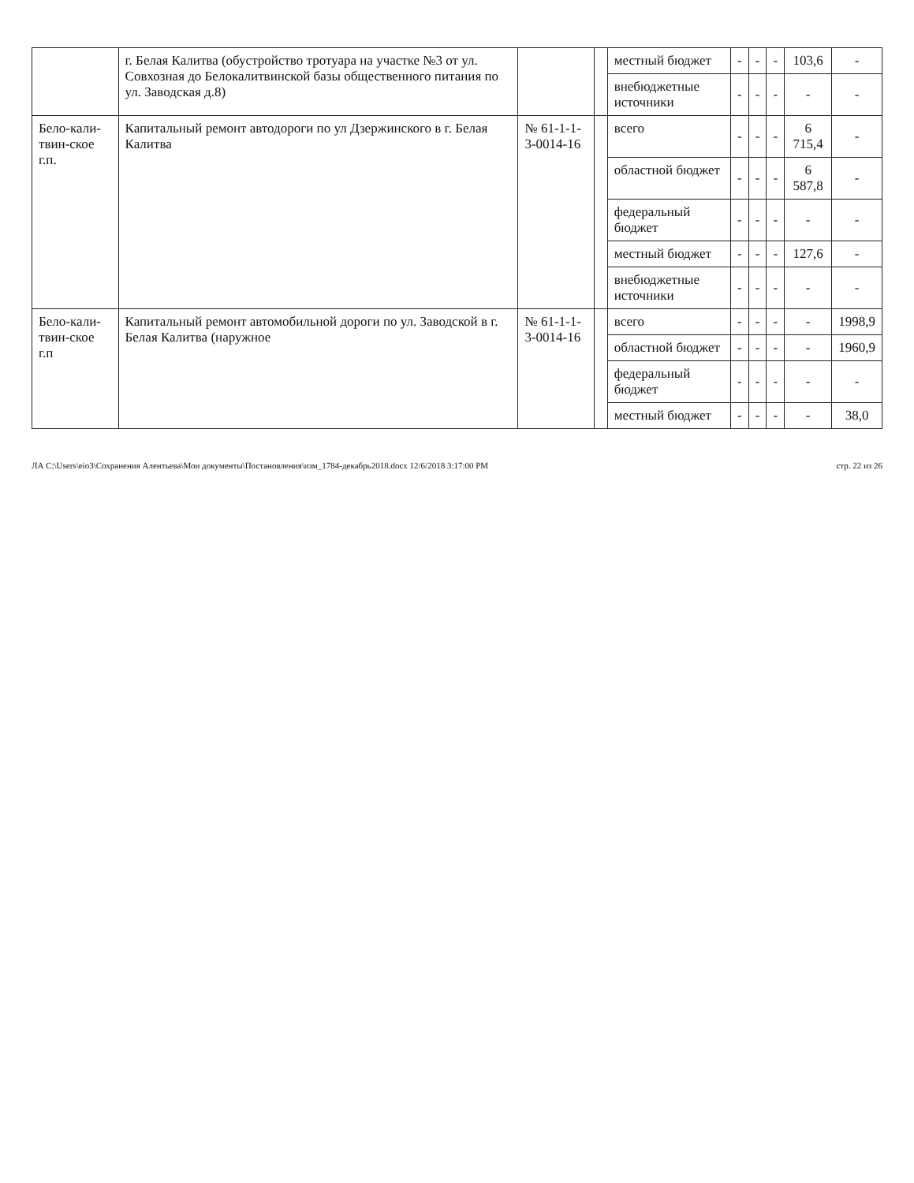| | г. Белая Калитва (обустройство тротуара на участке №3 от ул. Совхозная до Белокалитвинской базы общественного питания по ул. Заводская д.8) | | | местный бюджет | - | - | - | 103,6 | - |
| | | | | внебюджетные источники | - | - | - | - | - |
| Бело-кали-твин-ское г.п. | Капитальный ремонт автодороги по ул Дзержинского в г. Белая Калитва | № 61-1-1-3-0014-16 | | всего | - | - | - | 6 715,4 | - |
| | | | | областной бюджет | - | - | - | 6 587,8 | - |
| | | | | федеральный бюджет | - | - | - | - | - |
| | | | | местный бюджет | - | - | - | 127,6 | - |
| | | | | внебюджетные источники | - | - | - | - | - |
| Бело-кали-твин-ское г.п | Капитальный ремонт автомобильной дороги по ул. Заводской в г. Белая Калитва (наружное | № 61-1-1-3-0014-16 | | всего | - | - | - | - | 1998,9 |
| | | | | областной бюджет | - | - | - | - | 1960,9 |
| | | | | федеральный бюджет | - | - | - | - | - |
| | | | | местный бюджет | - | - | - | - | 38,0 |
ЛА C:\Users\eio3\Сохранения Алентьева\Мои документы\Постановления\изм_1784-декабрь2018.docx 12/6/2018 3:17:00 PM стр. 22 из 26